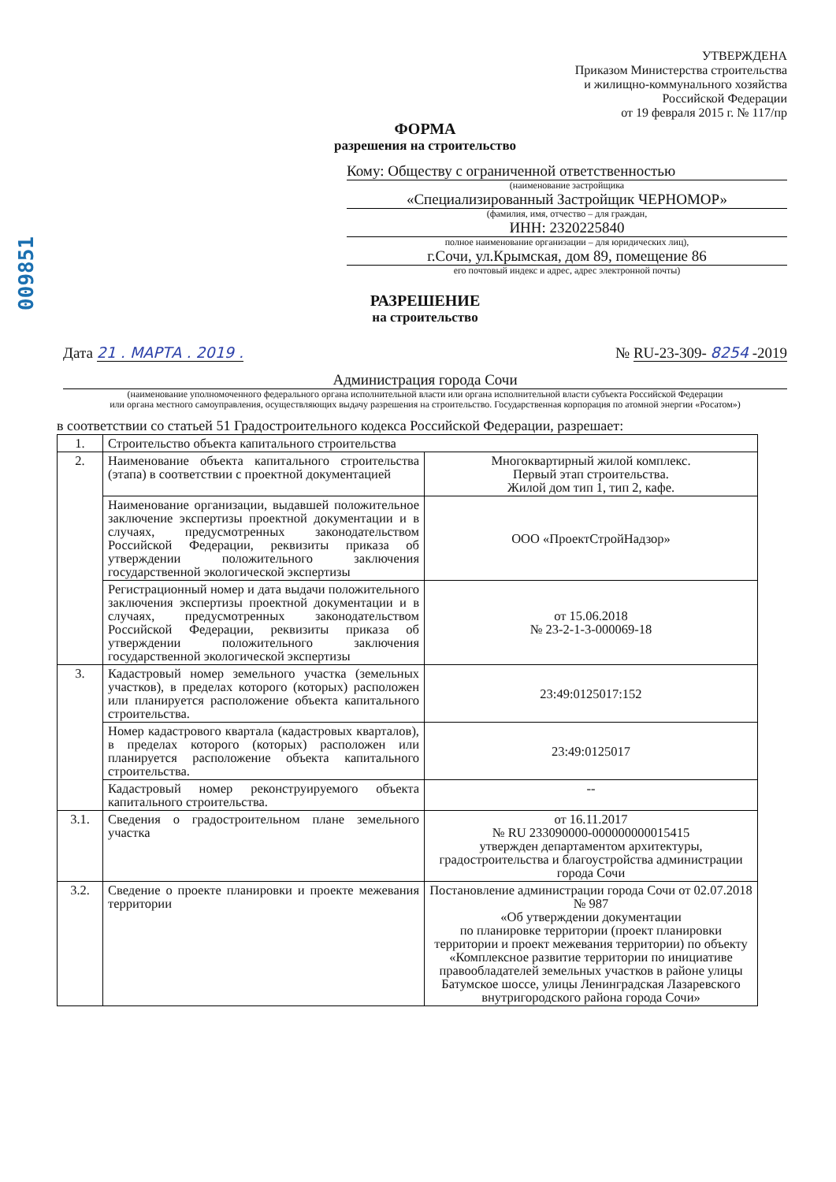009851
УТВЕРЖДЕНА
Приказом Министерства строительства
и жилищно-коммунального хозяйства
Российской Федерации
от 19 февраля 2015 г. № 117/пр
ФОРМА
разрешения на строительство
Кому: Обществу с ограниченной ответственностью
(наименование застройщика
«Специализированный Застройщик ЧЕРНОМОР»
(фамилия, имя, отчество – для граждан,
ИНН: 2320225840
полное наименование организации – для юридических лиц),
г.Сочи, ул.Крымская, дом 89, помещение 86
его почтовый индекс и адрес, адрес электронной почты)
РАЗРЕШЕНИЕ
на строительство
Дата 21 . МАРТА . 2019 . № RU-23-309- 8254 -2019
Администрация города Сочи
(наименование уполномоченного федерального органа исполнительной власти или органа исполнительной власти субъекта Российской Федерации
или органа местного самоуправления, осуществляющих выдачу разрешения на строительство. Государственная корпорация по атомной энергии «Росатом»)
в соответствии со статьей 51 Градостроительного кодекса Российской Федерации, разрешает:
| 1. | Строительство объекта капитального строительства | |
| 2. | Наименование объекта капитального строительства (этапа) в соответствии с проектной документацией | Многоквартирный жилой комплекс. Первый этап строительства. Жилой дом тип 1, тип 2, кафе. |
| | Наименование организации, выдавшей положительное заключение экспертизы проектной документации и в случаях, предусмотренных законодательством Российской Федерации, реквизиты приказа об утверждении положительного заключения государственной экологической экспертизы | ООО «ПроектСтройНадзор» |
| | Регистрационный номер и дата выдачи положительного заключения экспертизы проектной документации и в случаях, предусмотренных законодательством Российской Федерации, реквизиты приказа об утверждении положительного заключения государственной экологической экспертизы | от 15.06.2018 № 23-2-1-3-000069-18 |
| 3. | Кадастровый номер земельного участка (земельных участков), в пределах которого (которых) расположен или планируется расположение объекта капитального строительства. | 23:49:0125017:152 |
| | Номер кадастрового квартала (кадастровых кварталов), в пределах которого (которых) расположен или планируется расположение объекта капитального строительства. | 23:49:0125017 |
| | Кадастровый номер реконструируемого объекта капитального строительства. | -- |
| 3.1. | Сведения о градостроительном плане земельного участка | от 16.11.2017 № RU 233090000-000000000015415 утвержден департаментом архитектуры, градостроительства и благоустройства администрации города Сочи |
| 3.2. | Сведение о проекте планировки и проекте межевания территории | Постановление администрации города Сочи от 02.07.2018 № 987 «Об утверждении документации по планировке территории (проект планировки территории и проект межевания территории) по объекту «Комплексное развитие территории по инициативе правообладателей земельных участков в районе улицы Батумское шоссе, улицы Ленинградская Лазаревского внутригородского района города Сочи» |